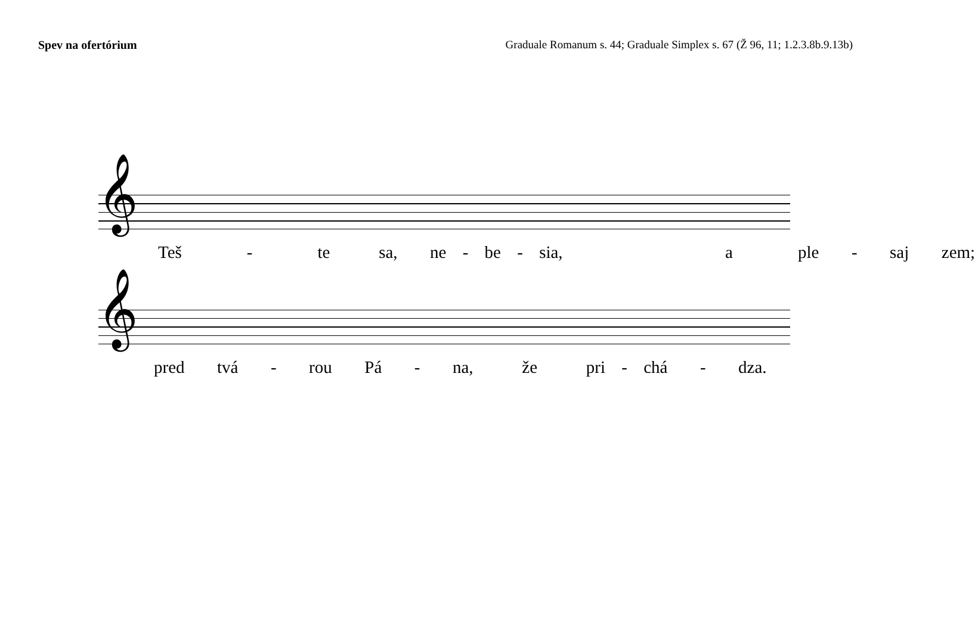Spev na ofertórium Graduale Romanum s. 44; Graduale Simplex s. 67 (Ž 96, 11; 1.2.3.8b.9.13b)
𝄞
Teš - te sa, ne - be - sia, a ple - saj zem;
𝄞
pred tvá - rou Pá - na, že pri - chá - dza.